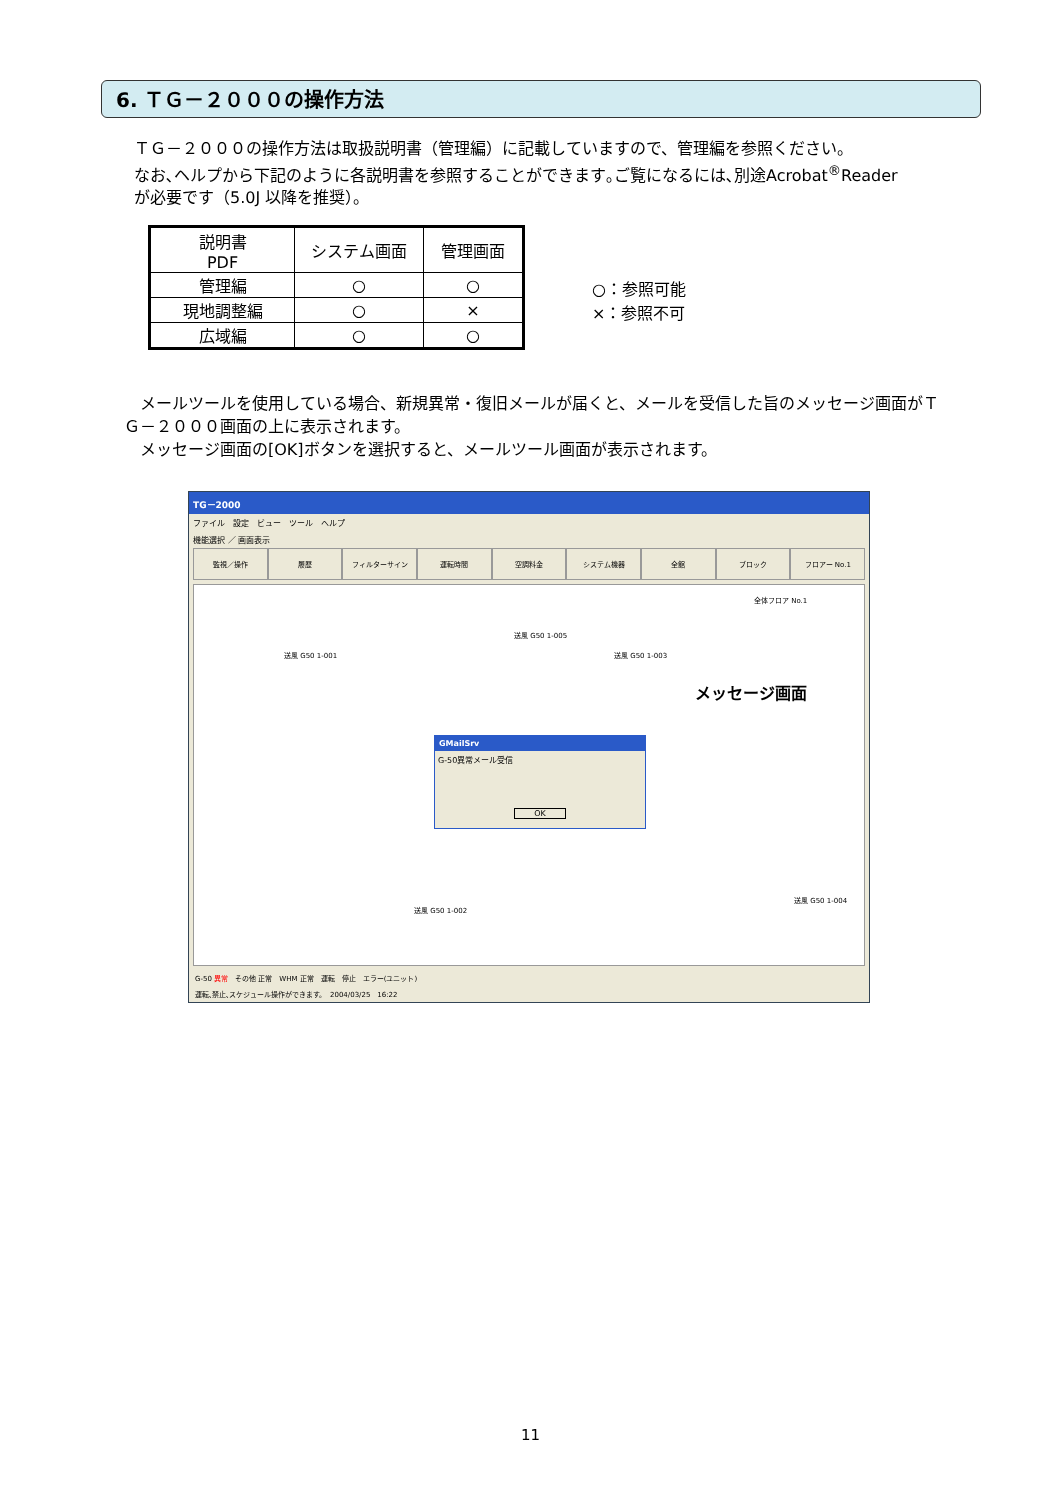6. ＴＧ－２０００の操作方法
ＴＧ－２０００の操作方法は取扱説明書（管理編）に記載していますので、管理編を参照ください。
なお､ヘルプから下記のように各説明書を参照することができます｡ご覧になるには､別途Acrobat<sup>®</sup>Reader
が必要です（5.0J 以降を推奨）。
| 説明書 PDF | システム画面 | 管理画面 |
| --- | --- | --- |
| 管理編 | ○ | ○ |
| 現地調整編 | ○ | × |
| 広域編 | ○ | ○ |
○：参照可能
×：参照不可
　メールツールを使用している場合、新規異常・復旧メールが届くと、メールを受信した旨のメッセージ画面がＴＧ－２０００画面の上に表示されます。
　メッセージ画面の[OK]ボタンを選択すると、メールツール画面が表示されます。
TG－2000
ファイル　設定　ビュー　ツール　ヘルプ
機能選択 ／ 画面表示
監視／操作 履歴 フィルターサイン 運転時間 空調料金 システム機器 全館 ブロック フロアー No.1
送風 G50 1-001
送風 G50 1-005
送風 G50 1-003
全体フロア No.1
送風 G50 1-002
送風 G50 1-004
GMailSrv
G-50異常メール受信
OK
G-50 異常　その他 正常　WHM 正常　運転　停止　エラー(ユニット)
運転､禁止､スケジュール操作ができます。　2004/03/25　16:22
メッセージ画面
11